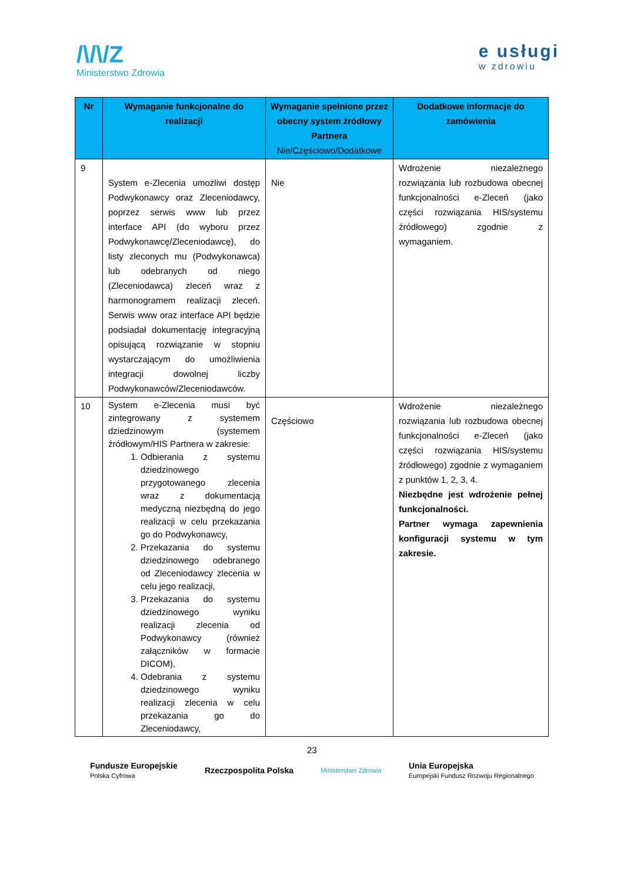/\/\/Z
Ministerstwo Zdrowia
e usługi
w zdrowiu
| Nr | Wymaganie funkcjonalne do realizacji | Wymaganie spełnione przez obecny system źródłowy Partnera Nie/Częściowo/Dodatkowe | Dodatkowe informacje do zamówienia |
| --- | --- | --- | --- |
| 9 | System e-Zlecenia umożliwi dostęp Podwykonawcy oraz Zleceniodawcy, poprzez serwis www lub przez interface API (do wyboru przez Podwykonawcę/Zleceniodawcę), do listy zleconych mu (Podwykonawca) lub odebranych od niego (Zleceniodawca) zleceń wraz z harmonogramem realizacji zleceń. Serwis www oraz interface API będzie podsiadał dokumentację integracyjną opisującą rozwiązanie w stopniu wystarczającym do umożliwienia integracji dowolnej liczby Podwykonawców/Zleceniodawców. | Nie | Wdrożenie niezależnego rozwiązania lub rozbudowa obecnej funkcjonalności e-Zleceń (jako części rozwiązania HIS/systemu źródłowego) zgodnie z wymaganiem. |
| 10 | System e-Zlecenia musi być zintegrowany z systemem dziedzinowym (systemem źródłowym/HIS Partnera w zakresie: 1. Odbierania z systemu dziedzinowego przygotowanego zlecenia wraz z dokumentacją medyczną niezbędną do jego realizacji w celu przekazania go do Podwykonawcy, 2. Przekazania do systemu dziedzinowego odebranego od Zleceniodawcy zlecenia w celu jego realizacji, 3. Przekazania do systemu dziedzinowego wyniku realizacji zlecenia od Podwykonawcy (również załączników w formacie DICOM), 4. Odebrania z systemu dziedzinowego wyniku realizacji zlecenia w celu przekazania go do Zleceniodawcy, | Częściowo | Wdrożenie niezależnego rozwiązania lub rozbudowa obecnej funkcjonalności e-Zleceń (jako części rozwiązania HIS/systemu źródłowego) zgodnie z wymaganiem z punktów 1, 2, 3, 4. Niezbędne jest wdrożenie pełnej funkcjonalności. Partner wymaga zapewnienia konfiguracji systemu w tym zakresie. |
23
Fundusze Europejskie
Polska Cyfrowa
Rzeczpospolita Polska
Ministerstwo Zdrowia
Unia Europejska
Europejski Fundusz Rozwoju Regionalnego